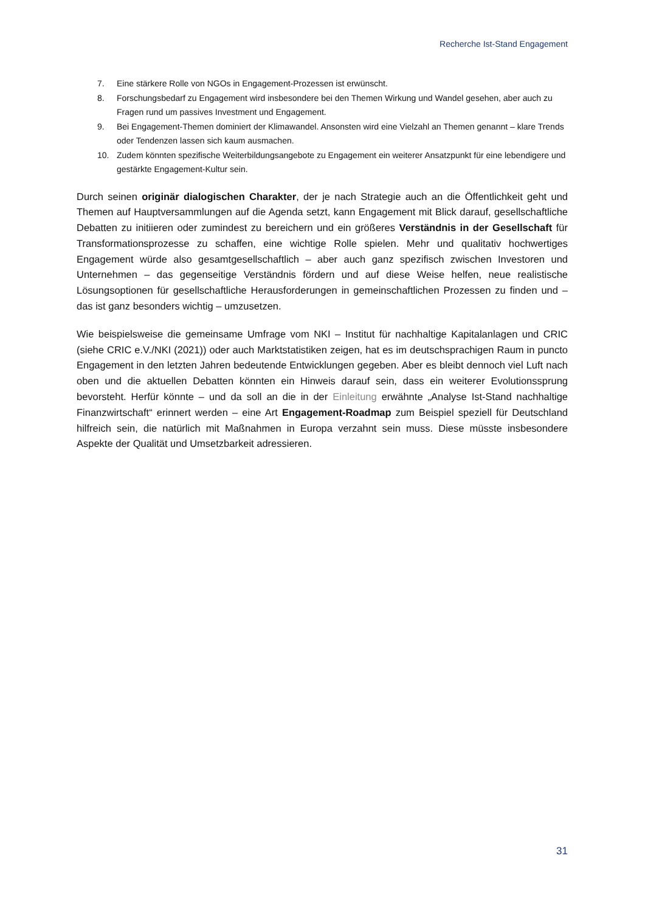Recherche Ist-Stand Engagement
7. Eine stärkere Rolle von NGOs in Engagement-Prozessen ist erwünscht.
8. Forschungsbedarf zu Engagement wird insbesondere bei den Themen Wirkung und Wandel gesehen, aber auch zu Fragen rund um passives Investment und Engagement.
9. Bei Engagement-Themen dominiert der Klimawandel. Ansonsten wird eine Vielzahl an Themen ge­nannt – klare Trends oder Tendenzen lassen sich kaum ausmachen.
10. Zudem könnten spezifische Weiterbildungsangebote zu Engagement ein weiterer Ansatzpunkt für eine lebendigere und gestärkte Engagement-Kultur sein.
Durch seinen originär dialogischen Charakter, der je nach Strategie auch an die Öffentlichkeit geht und Themen auf Hauptversammlungen auf die Agenda setzt, kann Engagement mit Blick darauf, ge­sellschaftliche Debatten zu initiieren oder zumindest zu bereichern und ein größeres Verständnis in der Gesellschaft für Transformationsprozesse zu schaffen, eine wichtige Rolle spielen. Mehr und qua­litativ hochwertiges Engagement würde also gesamtgesellschaftlich – aber auch ganz spezifisch zwi­schen Investoren und Unternehmen – das gegenseitige Verständnis fördern und auf diese Weise hel­fen, neue realistische Lösungsoptionen für gesellschaftliche Herausforderungen in gemeinschaftlichen Prozessen zu finden und – das ist ganz besonders wichtig – umzusetzen.
Wie beispielsweise die gemeinsame Umfrage vom NKI – Institut für nachhaltige Kapitalanlagen und CRIC (siehe CRIC e.V./NKI (2021)) oder auch Marktstatistiken zeigen, hat es im deutschsprachigen Raum in puncto Engagement in den letzten Jahren bedeutende Entwicklungen gegeben. Aber es bleibt dennoch viel Luft nach oben und die aktuellen Debatten könnten ein Hinweis darauf sein, dass ein weiterer Evolutionssprung bevorsteht. Herfür könnte – und da soll an die in der Einleitung erwähnte „Analyse Ist-Stand nachhaltige Finanzwirtschaft“ erinnert werden – eine Art Engagement-Roadmap zum Beispiel speziell für Deutschland hilfreich sein, die natürlich mit Maßnahmen in Europa verzahnt sein muss. Diese müsste insbesondere Aspekte der Qualität und Umsetzbarkeit adressieren.
31